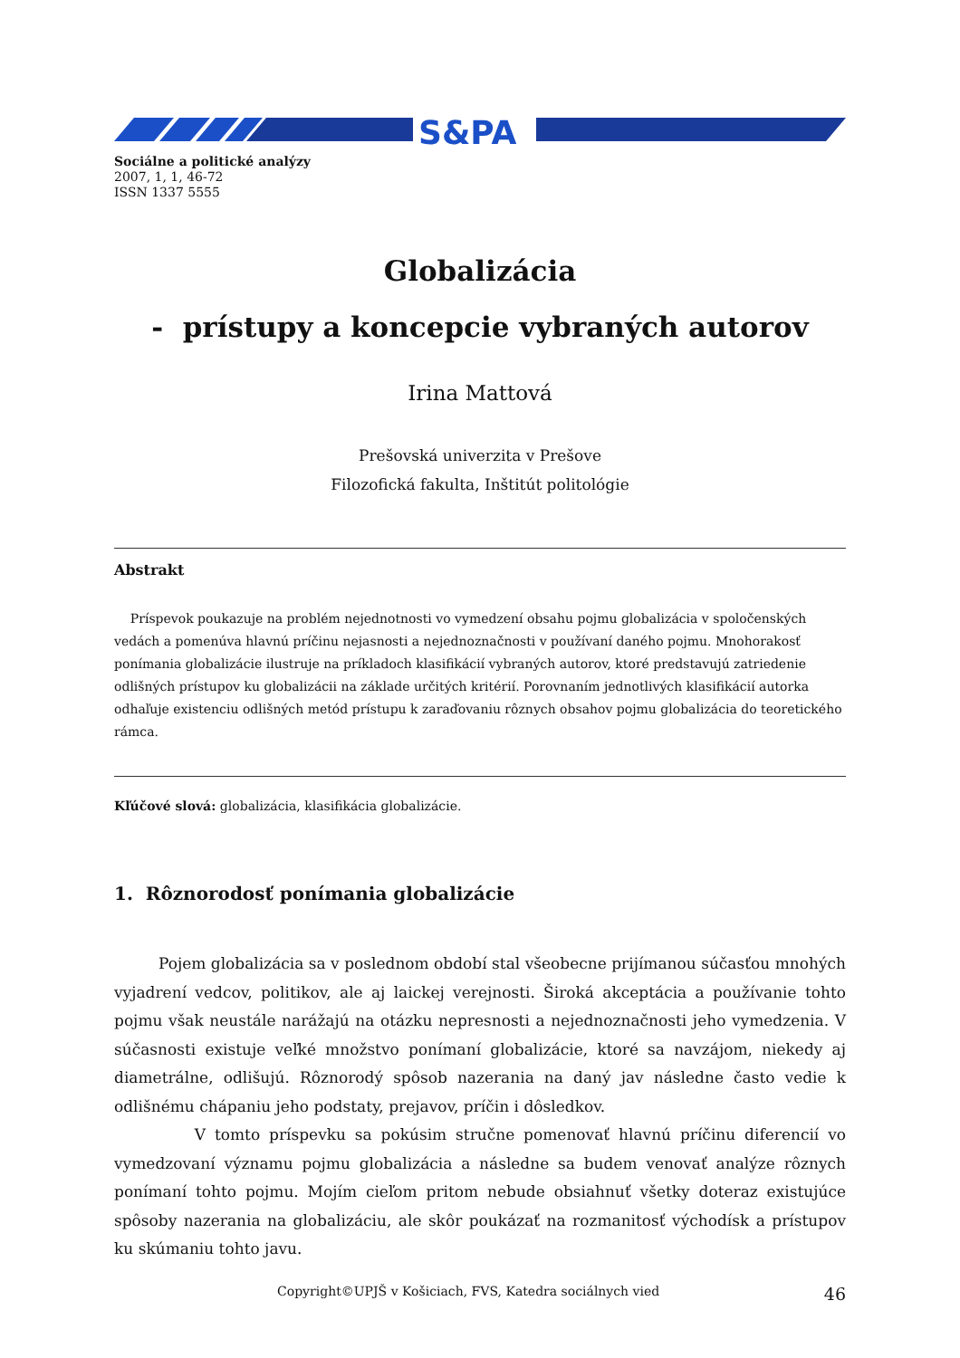S&PA
Sociálne a politické analýzy
2007, 1, 1, 46-72
ISSN 1337 5555
Globalizácia
- prístupy a koncepcie vybraných autorov
Irina Mattová
Prešovská univerzita v Prešove
Filozofická fakulta, Inštitút politológie
Abstrakt
Príspevok poukazuje na problém nejednotnosti vo vymedzení obsahu pojmu globalizácia v spoločenských vedách a pomenúva hlavnú príčinu nejasnosti a nejednoznačnosti v používaní daného pojmu. Mnohorakosť ponímania globalizácie ilustruje na príkladoch klasifikácií vybraných autorov, ktoré predstavujú zatriedenie odlišných prístupov ku globalizácii na základe určitých kritérií. Porovnaním jednotlivých klasifikácií autorka odhaľuje existenciu odlišných metód prístupu k zaraďovaniu rôznych obsahov pojmu globalizácia do teoretického rámca.
Kľúčové slová: globalizácia, klasifikácia globalizácie.
1. Rôznorodosť ponímania globalizácie
Pojem globalizácia sa v poslednom období stal všeobecne prijímanou súčasťou mnohých vyjadrení vedcov, politikov, ale aj laickej verejnosti. Široká akceptácia a používanie tohto pojmu však neustále narážajú na otázku nepresnosti a nejednoznačnosti jeho vymedzenia. V súčasnosti existuje veľké množstvo ponímaní globalizácie, ktoré sa navzájom, niekedy aj diametrálne, odlišujú. Rôznorodý spôsob nazerania na daný jav následne často vedie k odlišnému chápaniu jeho podstaty, prejavov, príčin i dôsledkov.
V tomto príspevku sa pokúsim stručne pomenovať hlavnú príčinu diferencií vo vymedzovaní významu pojmu globalizácia a následne sa budem venovať analýze rôznych ponímaní tohto pojmu. Mojím cieľom pritom nebude obsiahnuť všetky doteraz existujúce spôsoby nazerania na globalizáciu, ale skôr poukázať na rozmanitosť východísk a prístupov ku skúmaniu tohto javu.
Copyright©UPJŠ v Košiciach, FVS, Katedra sociálnych vied 46